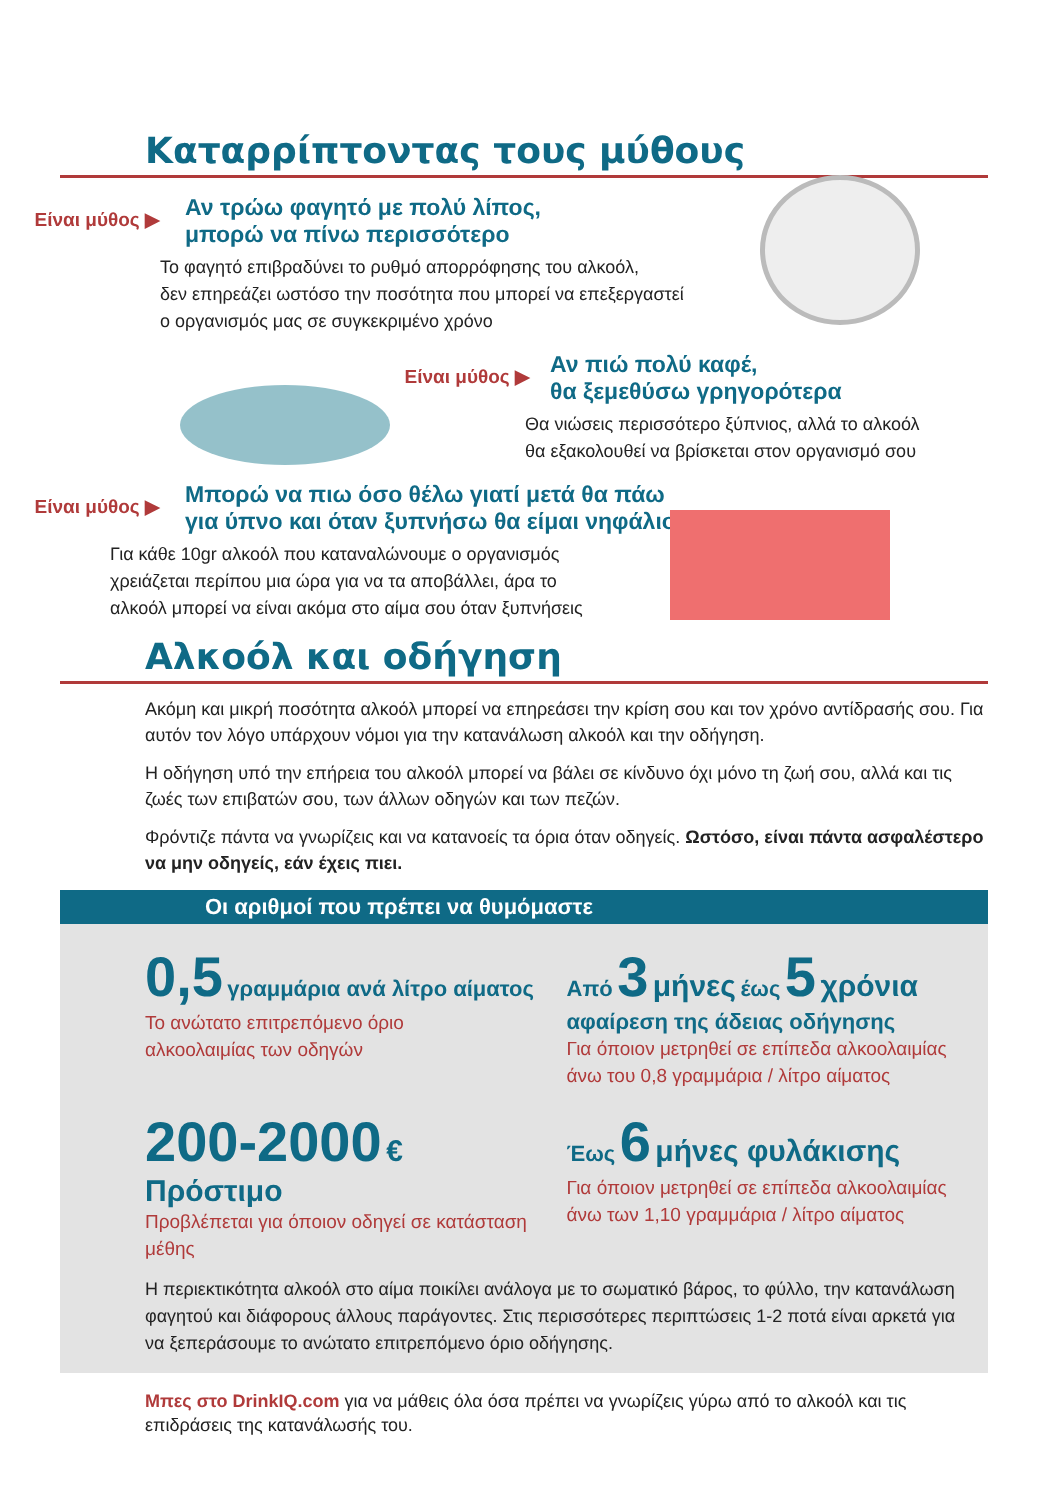Καταρρίπτοντας τους μύθους
Είναι μύθος ▶
Αν τρώω φαγητό με πολύ λίπος,
μπορώ να πίνω περισσότερο
Το φαγητό επιβραδύνει το ρυθμό απορρόφησης του αλκοόλ,
δεν επηρεάζει ωστόσο την ποσότητα που μπορεί να επεξεργαστεί
ο οργανισμός μας σε συγκεκριμένο χρόνο
Είναι μύθος ▶
Αν πιώ πολύ καφέ,
θα ξεμεθύσω γρηγορότερα
Θα νιώσεις περισσότερο ξύπνιος, αλλά το αλκοόλ
θα εξακολουθεί να βρίσκεται στον οργανισμό σου
Είναι μύθος ▶
Μπορώ να πιω όσο θέλω γιατί μετά θα πάω
για ύπνο και όταν ξυπνήσω θα είμαι νηφάλιος
Για κάθε 10gr αλκοόλ που καταναλώνουμε ο οργανισμός
χρειάζεται περίπου μια ώρα για να τα αποβάλλει, άρα το
αλκοόλ μπορεί να είναι ακόμα στο αίμα σου όταν ξυπνήσεις
Αλκοόλ και οδήγηση
Ακόμη και μικρή ποσότητα αλκοόλ μπορεί να επηρεάσει την κρίση σου και τον χρόνο αντίδρασής σου. Για αυτόν τον λόγο υπάρχουν νόμοι για την κατανάλωση αλκοόλ και την οδήγηση.
Η οδήγηση υπό την επήρεια του αλκοόλ μπορεί να βάλει σε κίνδυνο όχι μόνο τη ζωή σου, αλλά και τις ζωές των επιβατών σου, των άλλων οδηγών και των πεζών.
Φρόντιζε πάντα να γνωρίζεις και να κατανοείς τα όρια όταν οδηγείς. Ωστόσο, είναι πάντα ασφαλέστερο να μην οδηγείς, εάν έχεις πιει.
Οι αριθμοί που πρέπει να θυμόμαστε
0,5 γραμμάρια ανά λίτρο αίματος
Το ανώτατο επιτρεπόμενο όριο
αλκοολαιμίας των οδηγών
Από 3 μήνες έως 5 χρόνια
αφαίρεση της άδειας οδήγησης
Για όποιον μετρηθεί σε επίπεδα αλκοολαιμίας
άνω του 0,8 γραμμάρια / λίτρο αίματος
200-2000 € Πρόστιμο
Προβλέπεται για όποιον οδηγεί σε κατάσταση μέθης
Έως 6 μήνες φυλάκισης
Για όποιον μετρηθεί σε επίπεδα αλκοολαιμίας
άνω των 1,10 γραμμάρια / λίτρο αίματος
Η περιεκτικότητα αλκοόλ στο αίμα ποικίλει ανάλογα με το σωματικό βάρος, το φύλλο, την κατανάλωση φαγητού και διάφορους άλλους παράγοντες. Στις περισσότερες περιπτώσεις 1-2 ποτά είναι αρκετά για να ξεπεράσουμε το ανώτατο επιτρεπόμενο όριο οδήγησης.
Μπες στο DrinkIQ.com για να μάθεις όλα όσα πρέπει να γνωρίζεις γύρω από το αλκοόλ και τις επιδράσεις της κατανάλωσής του.